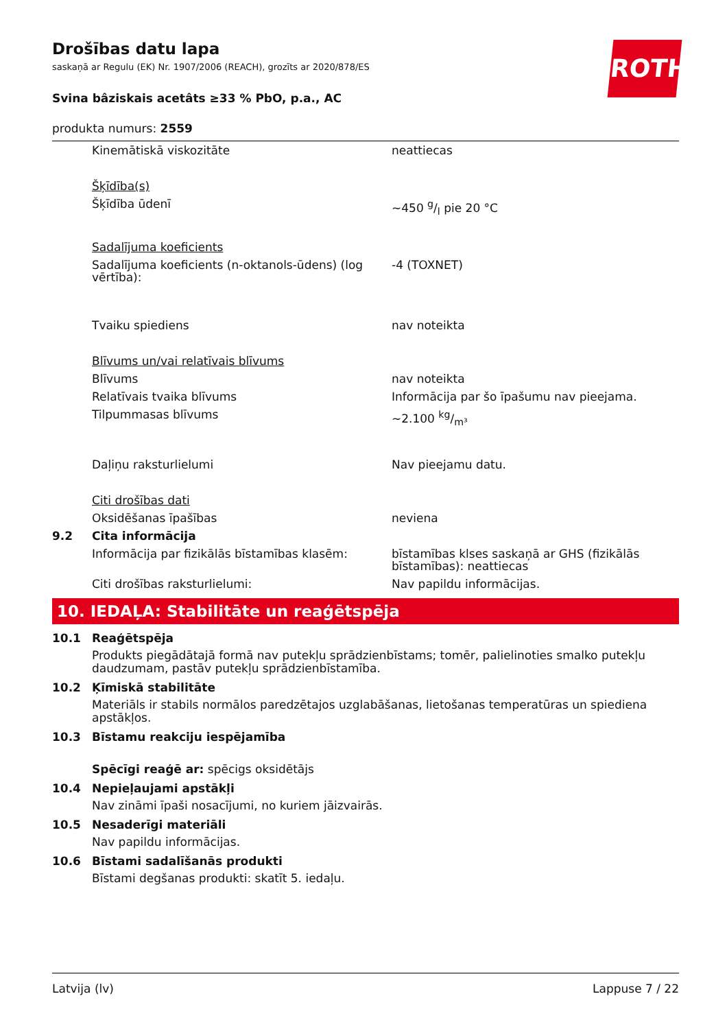ROTH
Drošības datu lapa
saskaņā ar Regulu (EK) Nr. 1907/2006 (REACH), grozīts ar 2020/878/ES
Svina bâziskais acetâts ≥33 % PbO, p.a., AC
produkta numurs: 2559
| | Kinemātiskā viskozitāte | neattiecas |
| | Šķīdība(s) | |
| | Šķīdība ūdenī | ~450 g/l pie 20 °C |
| | Sadalījuma koeficients | |
| | Sadalījuma koeficients (n-oktanols-ūdens) (log vērtība): | -4 (TOXNET) |
| | Tvaiku spiediens | nav noteikta |
| | Blīvums un/vai relatīvais blīvums | |
| | Blīvums | nav noteikta |
| | Relatīvais tvaika blīvums | Informācija par šo īpašumu nav pieejama. |
| | Tilpummasas blīvums | ~2.100 kg/m³ |
| | Daļiņu raksturlielumi | Nav pieejamu datu. |
| | Citi drošības dati | |
| | Oksidēšanas īpašības | neviena |
| 9.2 | Cita informācija | |
| | Informācija par fizikālās bīstamības klasēm: | bīstamības klses saskaņā ar GHS (fizikālās bīstamības): neattiecas |
| | Citi drošības raksturlielumi: | Nav papildu informācijas. |
10. IEDAĻA: Stabilitāte un reaģētspēja
10.1 Reaģētspēja
Produkts piegādātajā formā nav putekļu sprādzienbīstams; tomēr, palielinoties smalko putekļu daudzumam, pastāv putekļu sprādzienbīstamība.
10.2 Ķīmiskā stabilitāte
Materiāls ir stabils normālos paredzētajos uzglabāšanas, lietošanas temperatūras un spiediena apstākļos.
10.3 Bīstamu reakciju iespējamība
Spēcīgi reaģē ar: spēcigs oksidētājs
10.4 Nepieļaujami apstākļi
Nav zināmi īpaši nosacījumi, no kuriem jāizvairās.
10.5 Nesaderīgi materiāli
Nav papildu informācijas.
10.6 Bīstami sadalīšanās produkti
Bīstami degšanas produkti: skatīt 5. iedaļu.
Latvija (lv) Lappuse 7 / 22